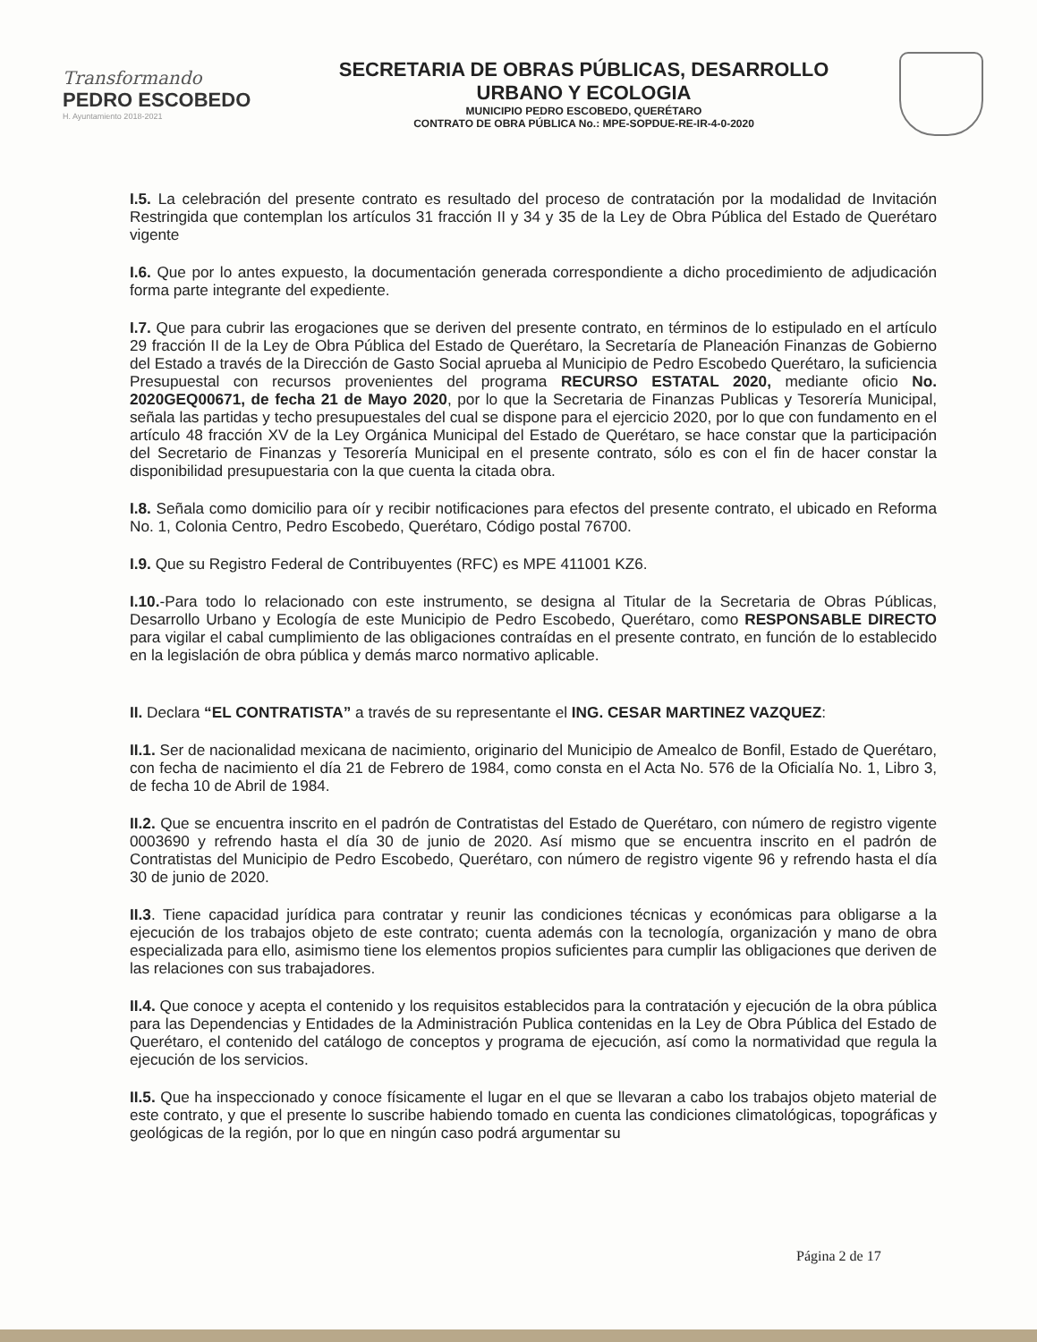Transformando
PEDRO ESCOBEDO
H. Ayuntamiento 2018-2021
SECRETARIA DE OBRAS PÚBLICAS, DESARROLLO
URBANO Y ECOLOGIA
MUNICIPIO PEDRO ESCOBEDO, QUERÉTARO
CONTRATO DE OBRA PÚBLICA No.: MPE-SOPDUE-RE-IR-4-0-2020
I.5. La celebración del presente contrato es resultado del proceso de contratación por la modalidad de Invitación Restringida que contemplan los artículos 31 fracción II y 34 y 35 de la Ley de Obra Pública del Estado de Querétaro vigente
I.6. Que por lo antes expuesto, la documentación generada correspondiente a dicho procedimiento de adjudicación forma parte integrante del expediente.
I.7. Que para cubrir las erogaciones que se deriven del presente contrato, en términos de lo estipulado en el artículo 29 fracción II de la Ley de Obra Pública del Estado de Querétaro, la Secretaría de Planeación Finanzas de Gobierno del Estado a través de la Dirección de Gasto Social aprueba al Municipio de Pedro Escobedo Querétaro, la suficiencia Presupuestal con recursos provenientes del programa RECURSO ESTATAL 2020, mediante oficio No. 2020GEQ00671, de fecha 21 de Mayo 2020, por lo que la Secretaria de Finanzas Publicas y Tesorería Municipal, señala las partidas y techo presupuestales del cual se dispone para el ejercicio 2020, por lo que con fundamento en el artículo 48 fracción XV de la Ley Orgánica Municipal del Estado de Querétaro, se hace constar que la participación del Secretario de Finanzas y Tesorería Municipal en el presente contrato, sólo es con el fin de hacer constar la disponibilidad presupuestaria con la que cuenta la citada obra.
I.8. Señala como domicilio para oír y recibir notificaciones para efectos del presente contrato, el ubicado en Reforma No. 1, Colonia Centro, Pedro Escobedo, Querétaro, Código postal 76700.
I.9. Que su Registro Federal de Contribuyentes (RFC) es MPE 411001 KZ6.
I.10.-Para todo lo relacionado con este instrumento, se designa al Titular de la Secretaria de Obras Públicas, Desarrollo Urbano y Ecología de este Municipio de Pedro Escobedo, Querétaro, como RESPONSABLE DIRECTO para vigilar el cabal cumplimiento de las obligaciones contraídas en el presente contrato, en función de lo establecido en la legislación de obra pública y demás marco normativo aplicable.
II. Declara “EL CONTRATISTA” a través de su representante el ING. CESAR MARTINEZ VAZQUEZ:
II.1. Ser de nacionalidad mexicana de nacimiento, originario del Municipio de Amealco de Bonfil, Estado de Querétaro, con fecha de nacimiento el día 21 de Febrero de 1984, como consta en el Acta No. 576 de la Oficialía No. 1, Libro 3, de fecha 10 de Abril de 1984.
II.2. Que se encuentra inscrito en el padrón de Contratistas del Estado de Querétaro, con número de registro vigente 0003690 y refrendo hasta el día 30 de junio de 2020. Así mismo que se encuentra inscrito en el padrón de Contratistas del Municipio de Pedro Escobedo, Querétaro, con número de registro vigente 96 y refrendo hasta el día 30 de junio de 2020.
II.3. Tiene capacidad jurídica para contratar y reunir las condiciones técnicas y económicas para obligarse a la ejecución de los trabajos objeto de este contrato; cuenta además con la tecnología, organización y mano de obra especializada para ello, asimismo tiene los elementos propios suficientes para cumplir las obligaciones que deriven de las relaciones con sus trabajadores.
II.4. Que conoce y acepta el contenido y los requisitos establecidos para la contratación y ejecución de la obra pública para las Dependencias y Entidades de la Administración Publica contenidas en la Ley de Obra Pública del Estado de Querétaro, el contenido del catálogo de conceptos y programa de ejecución, así como la normatividad que regula la ejecución de los servicios.
II.5. Que ha inspeccionado y conoce físicamente el lugar en el que se llevaran a cabo los trabajos objeto material de este contrato, y que el presente lo suscribe habiendo tomado en cuenta las condiciones climatológicas, topográficas y geológicas de la región, por lo que en ningún caso podrá argumentar su
Página 2 de 17